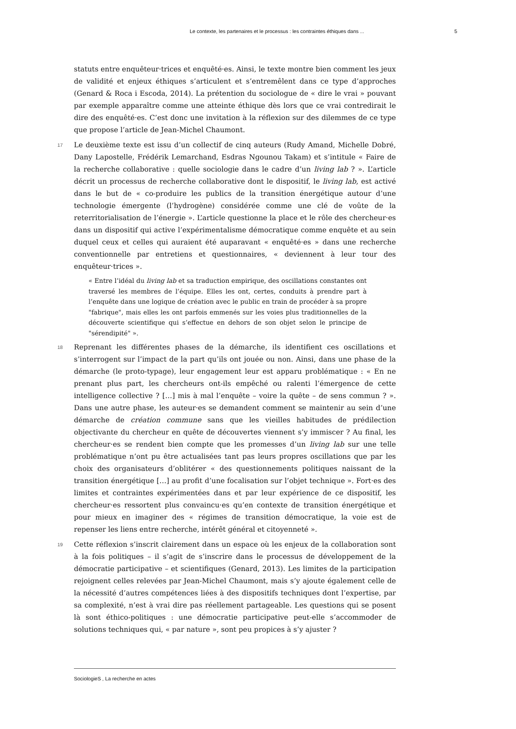Le contexte, les partenaires et le processus : les contraintes éthiques dans ... 5
statuts entre enquêteur·trices et enquêté·es. Ainsi, le texte montre bien comment les jeux de validité et enjeux éthiques s’articulent et s’entremêlent dans ce type d’approches (Genard & Roca i Escoda, 2014). La prétention du sociologue de « dire le vrai » pouvant par exemple apparaître comme une atteinte éthique dès lors que ce vrai contredirait le dire des enquêté·es. C’est donc une invitation à la réflexion sur des dilemmes de ce type que propose l’article de Jean-Michel Chaumont.
17 Le deuxième texte est issu d’un collectif de cinq auteurs (Rudy Amand, Michelle Dobré, Dany Lapostelle, Frédérik Lemarchand, Esdras Ngounou Takam) et s’intitule « Faire de la recherche collaborative : quelle sociologie dans le cadre d’un living lab ? ». L’article décrit un processus de recherche collaborative dont le dispositif, le living lab, est activé dans le but de « co-produire les publics de la transition énergétique autour d’une technologie émergente (l’hydrogène) considérée comme une clé de voûte de la reterritorialisation de l’énergie ». L’article questionne la place et le rôle des chercheur·es dans un dispositif qui active l’expérimentalisme démocratique comme enquête et au sein duquel ceux et celles qui auraient été auparavant « enquêté·es » dans une recherche conventionnelle par entretiens et questionnaires, « deviennent à leur tour des enquêteur·trices ».
« Entre l’idéal du living lab et sa traduction empirique, des oscillations constantes ont traversé les membres de l’équipe. Elles les ont, certes, conduits à prendre part à l’enquête dans une logique de création avec le public en train de procéder à sa propre "fabrique", mais elles les ont parfois emmenés sur les voies plus traditionnelles de la découverte scientifique qui s’effectue en dehors de son objet selon le principe de "sérendipité" ».
18 Reprenant les différentes phases de la démarche, ils identifient ces oscillations et s’interrogent sur l’impact de la part qu’ils ont jouée ou non. Ainsi, dans une phase de la démarche (le proto-typage), leur engagement leur est apparu problématique : « En ne prenant plus part, les chercheurs ont-ils empêché ou ralenti l’émergence de cette intelligence collective ? […] mis à mal l’enquête – voire la quête – de sens commun ? ». Dans une autre phase, les auteur·es se demandent comment se maintenir au sein d’une démarche de création commune sans que les vieilles habitudes de prédilection objectivante du chercheur en quête de découvertes viennent s’y immiscer ? Au final, les chercheur·es se rendent bien compte que les promesses d’un living lab sur une telle problématique n’ont pu être actualisées tant pas leurs propres oscillations que par les choix des organisateurs d’oblitérer « des questionnements politiques naissant de la transition énergétique […] au profit d’une focalisation sur l’objet technique ». Fort·es des limites et contraintes expérimentées dans et par leur expérience de ce dispositif, les chercheur·es ressortent plus convaincu·es qu’en contexte de transition énergétique et pour mieux en imaginer des « régimes de transition démocratique, la voie est de repenser les liens entre recherche, intérêt général et citoyenneté ».
19 Cette réflexion s’inscrit clairement dans un espace où les enjeux de la collaboration sont à la fois politiques – il s’agit de s’inscrire dans le processus de développement de la démocratie participative – et scientifiques (Genard, 2013). Les limites de la participation rejoignent celles relevées par Jean-Michel Chaumont, mais s’y ajoute également celle de la nécessité d’autres compétences liées à des dispositifs techniques dont l’expertise, par sa complexité, n’est à vrai dire pas réellement partageable. Les questions qui se posent là sont éthico-politiques : une démocratie participative peut-elle s’accommoder de solutions techniques qui, « par nature », sont peu propices à s’y ajuster ?
SociologieS , La recherche en actes